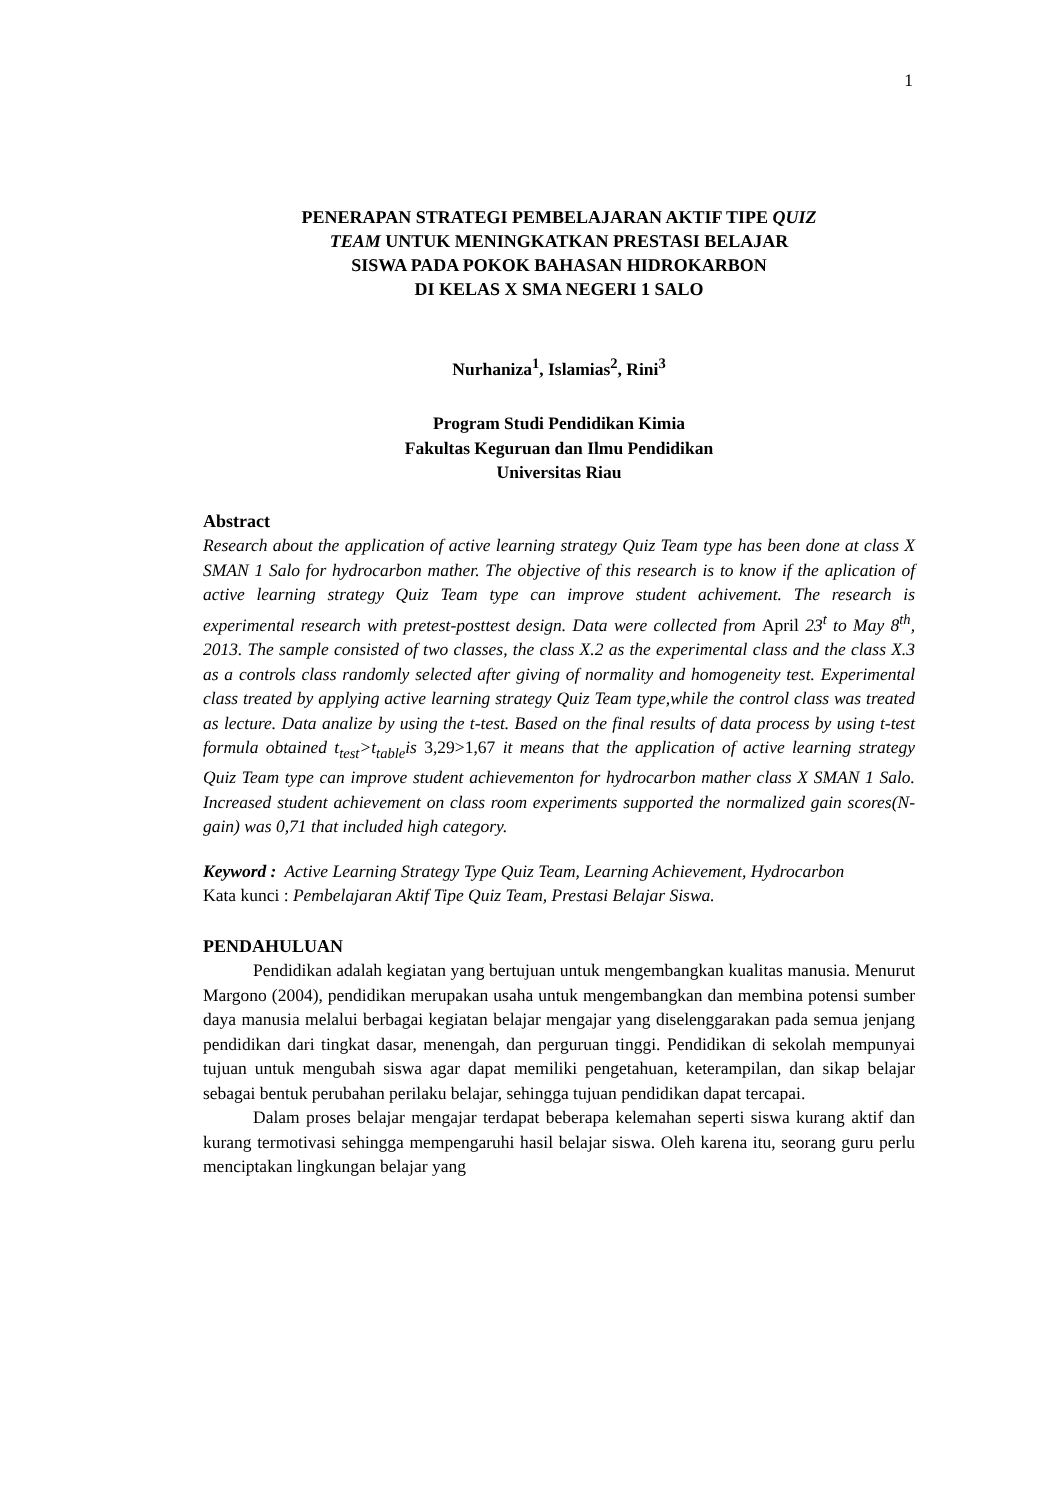1
PENERAPAN STRATEGI PEMBELAJARAN AKTIF TIPE QUIZ
TEAM UNTUK MENINGKATKAN PRESTASI BELAJAR
SISWA PADA POKOK BAHASAN HIDROKARBON
DI KELAS X SMA NEGERI 1 SALO
Nurhaniza<sup>1</sup>, Islamias<sup>2</sup>, Rini<sup>3</sup>
Program Studi Pendidikan Kimia
Fakultas Keguruan dan Ilmu Pendidikan
Universitas Riau
Abstract
Research about the application of active learning strategy Quiz Team type has been done at class X SMAN 1 Salo for hydrocarbon mather. The objective of this research is to know if the aplication of active learning strategy Quiz Team type can improve student achivement. The research is experimental research with pretest-posttest design. Data were collected from April 23<sup>t</sup> to May 8<sup>th</sup>, 2013. The sample consisted of two classes, the class X.2 as the experimental class and the class X.3 as a controls class randomly selected after giving of normality and homogeneity test. Experimental class treated by applying active learning strategy Quiz Team type,while the control class was treated as lecture. Data analize by using the t-test. Based on the final results of data process by using t-test formula obtained t<sub>test</sub>>t<sub>table</sub>is 3,29>1,67 it means that the application of active learning strategy Quiz Team type can improve student achievementon for hydrocarbon mather class X SMAN 1 Salo. Increased student achievement on class room experiments supported the normalized gain scores(N-gain) was 0,71 that included high category.
Keyword : Active Learning Strategy Type Quiz Team, Learning Achievement, Hydrocarbon
Kata kunci : Pembelajaran Aktif Tipe Quiz Team, Prestasi Belajar Siswa.
PENDAHULUAN
Pendidikan adalah kegiatan yang bertujuan untuk mengembangkan kualitas manusia. Menurut Margono (2004), pendidikan merupakan usaha untuk mengembangkan dan membina potensi sumber daya manusia melalui berbagai kegiatan belajar mengajar yang diselenggarakan pada semua jenjang pendidikan dari tingkat dasar, menengah, dan perguruan tinggi. Pendidikan di sekolah mempunyai tujuan untuk mengubah siswa agar dapat memiliki pengetahuan, keterampilan, dan sikap belajar sebagai bentuk perubahan perilaku belajar, sehingga tujuan pendidikan dapat tercapai.
Dalam proses belajar mengajar terdapat beberapa kelemahan seperti siswa kurang aktif dan kurang termotivasi sehingga mempengaruhi hasil belajar siswa. Oleh karena itu, seorang guru perlu menciptakan lingkungan belajar yang